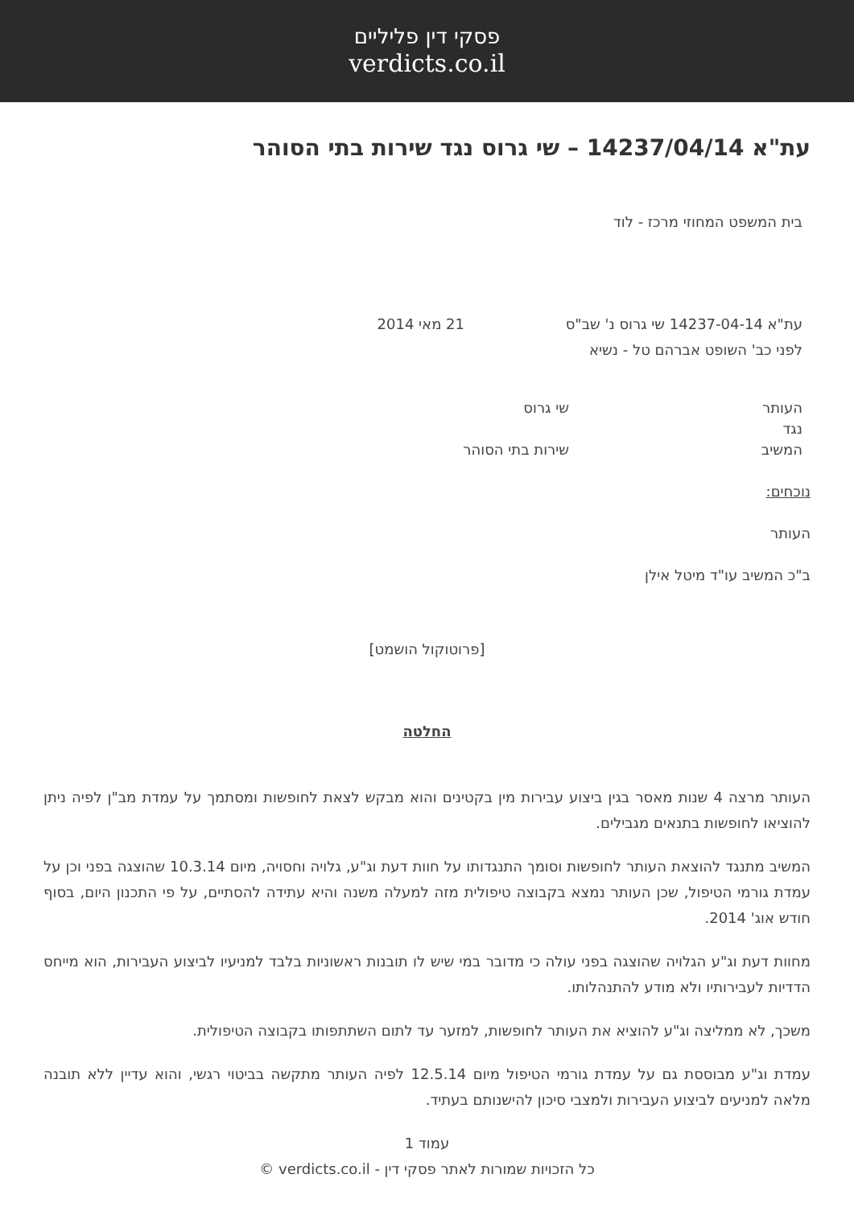פסקי דין פליליים
verdicts.co.il
עת"א 14237/04/14 – שי גרוס נגד שירות בתי הסוהר
בית המשפט המחוזי מרכז - לוד
עת"א 14237-04-14 שי גרוס נ' שב"ס 21 מאי 2014
לפני כב' השופט אברהם טל - נשיא
העותר שי גרוס
נגד
המשיב שירות בתי הסוהר
נוכחים:
העותר
ב"כ המשיב עו"ד מיטל אילן
[פרוטוקול הושמט]
החלטה
העותר מרצה 4 שנות מאסר בגין ביצוע עבירות מין בקטינים והוא מבקש לצאת לחופשות ומסתמך על עמדת מב"ן לפיה ניתן להוציאו לחופשות בתנאים מגבילים.
המשיב מתנגד להוצאת העותר לחופשות וסומך התנגדותו על חוות דעת וג"ע, גלויה וחסויה, מיום 10.3.14 שהוצגה בפני וכן על עמדת גורמי הטיפול, שכן העותר נמצא בקבוצה טיפולית מזה למעלה משנה והיא עתידה להסתיים, על פי התכנון היום, בסוף חודש אוג' 2014.
מחוות דעת וג"ע הגלויה שהוצגה בפני עולה כי מדובר במי שיש לו תובנות ראשוניות בלבד למניעיו לביצוע העבירות, הוא מייחס הדדיות לעבירותיו ולא מודע להתנהלותו.
משכך, לא ממליצה וג"ע להוציא את העותר לחופשות, למזער עד לתום השתתפותו בקבוצה הטיפולית.
עמדת וג"ע מבוססת גם על עמדת גורמי הטיפול מיום 12.5.14 לפיה העותר מתקשה בביטוי רגשי, והוא עדיין ללא תובנה מלאה למניעים לביצוע העבירות ולמצבי סיכון להישנותם בעתיד.
עמוד 1
כל הזכויות שמורות לאתר פסקי דין - verdicts.co.il ©